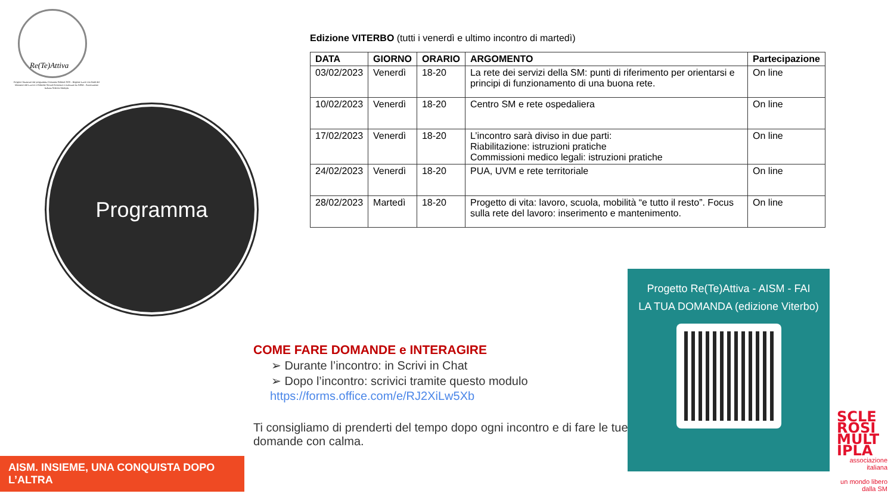Re(Te)Attiva
Progetto finanziato dal programma Comunità Solidali 2020 - Regione Lazio con fondi del Ministero del Lavoro e Politiche Sociali Promosso e realizzato da AISM - Associazione Italiana Sclerosi Multipla
Programma
Edizione VITERBO (tutti i venerdì e ultimo incontro di martedì)
| DATA | GIORNO | ORARIO | ARGOMENTO | Partecipazione |
| --- | --- | --- | --- | --- |
| 03/02/2023 | Venerdì | 18-20 | La rete dei servizi della SM: punti di riferimento per orientarsi e principi di funzionamento di una buona rete. | On line |
| 10/02/2023 | Venerdì | 18-20 | Centro SM e rete ospedaliera | On line |
| 17/02/2023 | Venerdì | 18-20 | L’incontro sarà diviso in due parti: Riabilitazione: istruzioni pratiche Commissioni medico legali: istruzioni pratiche | On line |
| 24/02/2023 | Venerdì | 18-20 | PUA, UVM e rete territoriale | On line |
| 28/02/2023 | Martedì | 18-20 | Progetto di vita: lavoro, scuola, mobilità “e tutto il resto”. Focus sulla rete del lavoro: inserimento e mantenimento. | On line |
COME FARE DOMANDE e INTERAGIRE
➢ Durante l’incontro: in Scrivi in Chat
➢ Dopo l’incontro: scrivici tramite questo modulo
https://forms.office.com/e/RJ2XiLw5Xb
Ti consigliamo di prenderti del tempo dopo ogni incontro e di fare le tue domande con calma.
Progetto Re(Te)Attiva - AISM - FAI
LA TUA DOMANDA (edizione Viterbo)
AISM. INSIEME, UNA CONQUISTA DOPO L’ALTRA
SCLE ROSI MULT IPLA
associazione italiana
un mondo libero dalla SM